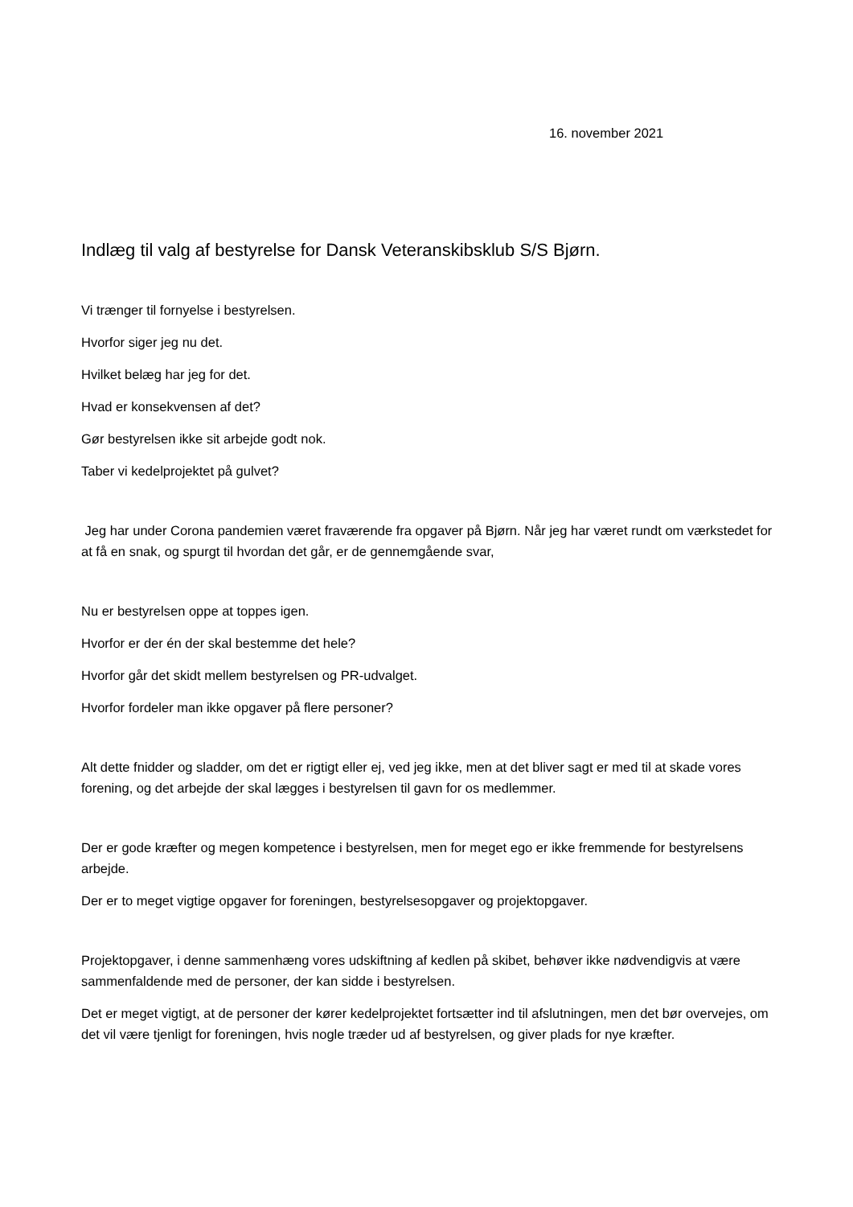16. november 2021
Indlæg til valg af bestyrelse for Dansk Veteranskibsklub S/S Bjørn.
Vi trænger til fornyelse i bestyrelsen.
Hvorfor siger jeg nu det.
Hvilket belæg har jeg for det.
Hvad er konsekvensen af det?
Gør bestyrelsen ikke sit arbejde godt nok.
Taber vi kedelprojektet på gulvet?
Jeg har under Corona pandemien været fraværende fra opgaver på Bjørn. Når jeg har været rundt om værkstedet for at få en snak, og spurgt til hvordan det går, er de gennemgående svar,
Nu er bestyrelsen oppe at toppes igen.
Hvorfor er der én der skal bestemme det hele?
Hvorfor går det skidt mellem bestyrelsen og PR-udvalget.
Hvorfor fordeler man ikke opgaver på flere personer?
Alt dette fnidder og sladder, om det er rigtigt eller ej, ved jeg ikke, men at det bliver sagt er med til at skade vores forening, og det arbejde der skal lægges i bestyrelsen til gavn for os medlemmer.
Der er gode kræfter og megen kompetence i bestyrelsen, men for meget ego er ikke fremmende for bestyrelsens arbejde.
Der er to meget vigtige opgaver for foreningen, bestyrelsesopgaver og projektopgaver.
Projektopgaver, i denne sammenhæng vores udskiftning af kedlen på skibet, behøver ikke nødvendigvis at være sammenfaldende med de personer, der kan sidde i bestyrelsen.
Det er meget vigtigt, at de personer der kører kedelprojektet fortsætter ind til afslutningen, men det bør overvejes, om det vil være tjenligt for foreningen, hvis nogle træder ud af bestyrelsen, og giver plads for nye kræfter.